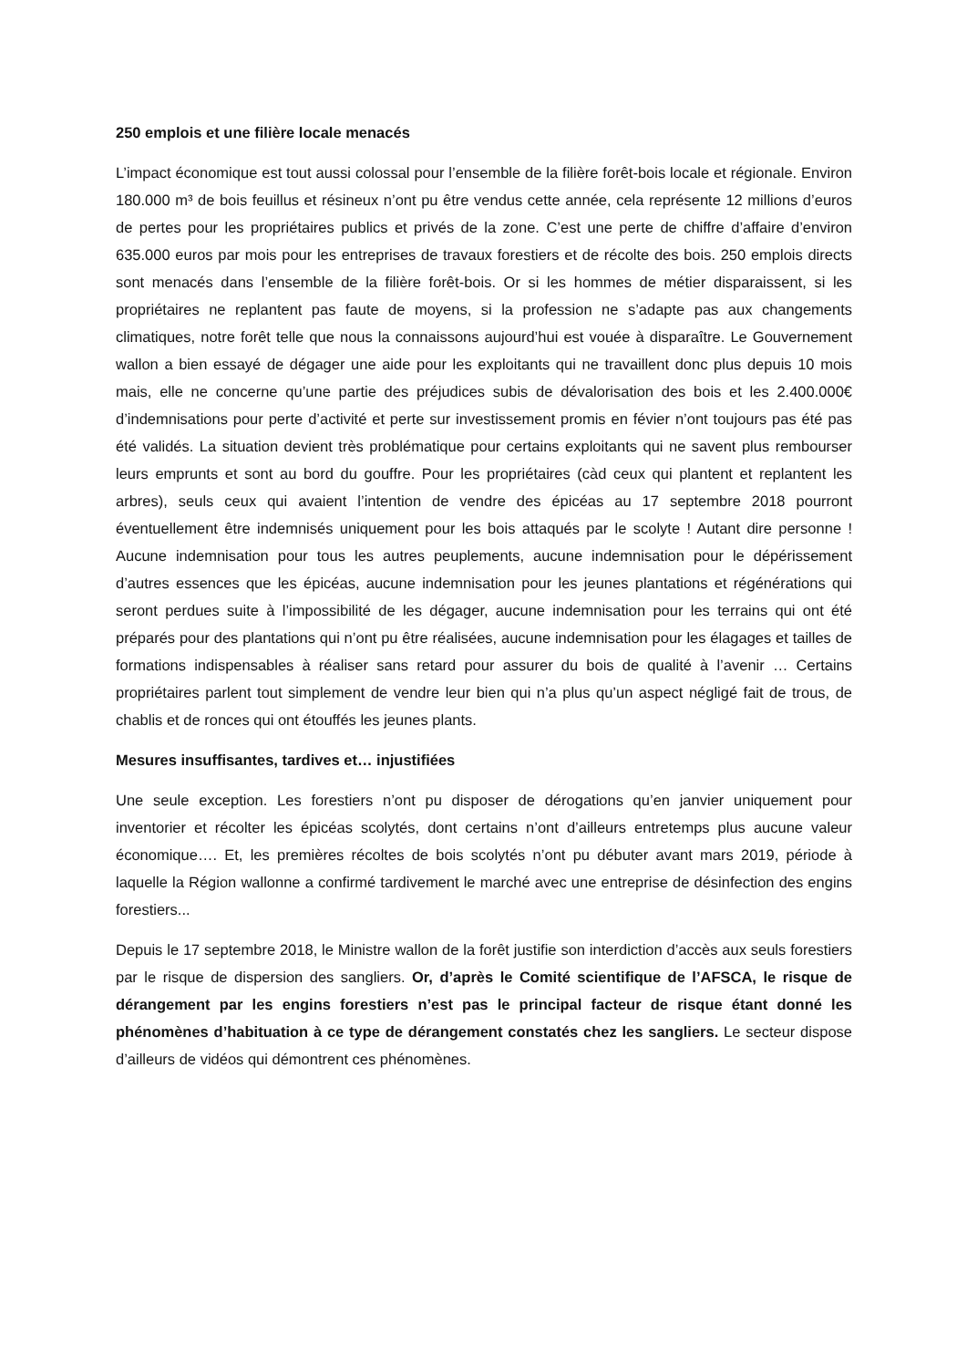250 emplois et une filière locale menacés
L’impact économique est tout aussi colossal pour l’ensemble de la filière forêt-bois locale et régionale. Environ 180.000 m³ de bois feuillus et résineux n’ont pu être vendus cette année, cela représente 12 millions d’euros de pertes pour les propriétaires publics et privés de la zone. C’est une perte de chiffre d’affaire d’environ 635.000 euros par mois pour les entreprises de travaux forestiers et de récolte des bois. 250 emplois directs sont menacés dans l’ensemble de la filière forêt-bois. Or si les hommes de métier disparaissent, si les propriétaires ne replantent pas faute de moyens, si la profession ne s’adapte pas aux changements climatiques, notre forêt telle que nous la connaissons aujourd’hui est vouée à disparaître. Le Gouvernement wallon a bien essayé de dégager une aide pour les exploitants qui ne travaillent donc plus depuis 10 mois mais, elle ne concerne qu’une partie des préjudices subis de dévalorisation des bois et les 2.400.000€ d’indemnisations pour perte d’activité et perte sur investissement promis en févier n’ont toujours pas été pas été validés. La situation devient très problématique pour certains exploitants qui ne savent plus rembourser leurs emprunts et sont au bord du gouffre. Pour les propriétaires (càd ceux qui plantent et replantent les arbres), seuls ceux qui avaient l’intention de vendre des épicéas au 17 septembre 2018 pourront éventuellement être indemnisés uniquement pour les bois attaqués par le scolyte ! Autant dire personne ! Aucune indemnisation pour tous les autres peuplements, aucune indemnisation pour le dépérissement d’autres essences que les épicéas, aucune indemnisation pour les jeunes plantations et régénérations qui seront perdues suite à l’impossibilité de les dégager, aucune indemnisation pour les terrains qui ont été préparés pour des plantations qui n’ont pu être réalisées, aucune indemnisation pour les élagages et tailles de formations indispensables à réaliser sans retard pour assurer du bois de qualité à l’avenir … Certains propriétaires parlent tout simplement de vendre leur bien qui n’a plus qu’un aspect négligé fait de trous, de chablis et de ronces qui ont étouffés les jeunes plants.
Mesures insuffisantes, tardives et… injustifiées
Une seule exception. Les forestiers n’ont pu disposer de dérogations qu’en janvier uniquement pour inventorier et récolter les épicéas scolytés, dont certains n’ont d’ailleurs entretemps plus aucune valeur économique…. Et, les premières récoltes de bois scolytés n’ont pu débuter avant mars 2019, période à laquelle la Région wallonne a confirmé tardivement le marché avec une entreprise de désinfection des engins forestiers...
Depuis le 17 septembre 2018, le Ministre wallon de la forêt justifie son interdiction d’accès aux seuls forestiers par le risque de dispersion des sangliers. Or, d’après le Comité scientifique de l’AFSCA, le risque de dérangement par les engins forestiers n’est pas le principal facteur de risque étant donné les phénomènes d’habituation à ce type de dérangement constatés chez les sangliers. Le secteur dispose d’ailleurs de vidéos qui démontrent ces phénomènes.